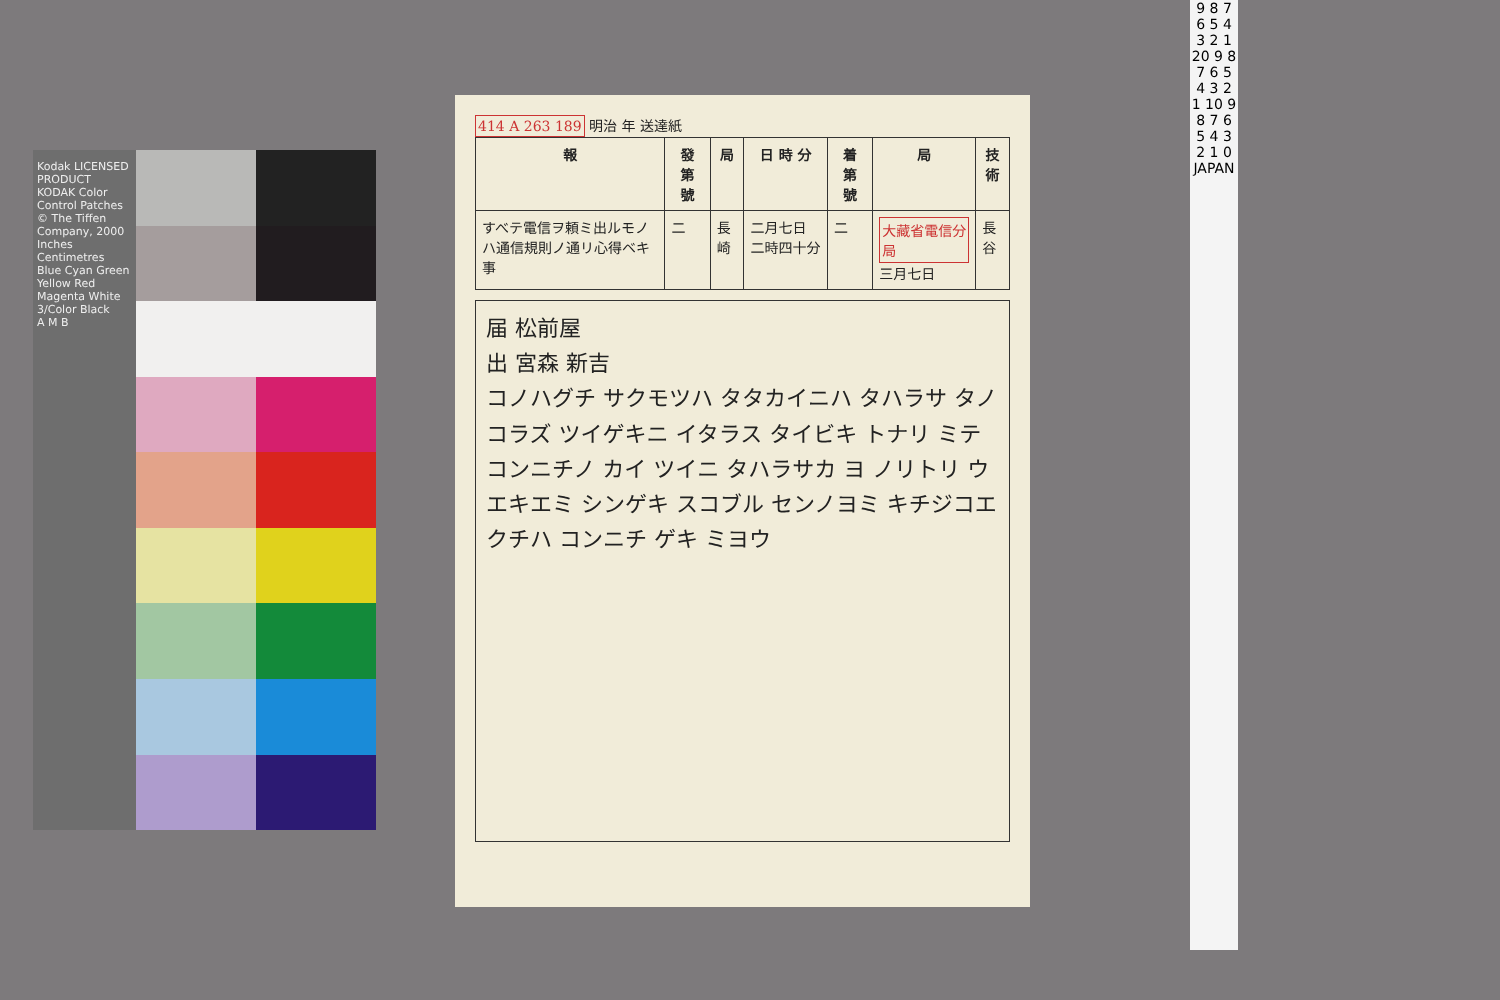Kodak LICENSED PRODUCT
KODAK Color Control Patches
© The Tiffen Company, 2000
Inches Centimetres
Blue Cyan Green Yellow Red Magenta White 3/Color Black
A M B
414 A 263 189 明治 年 送達紙
| 報 | 發 第 號 | 局 | 日 時 分 | 着 第 號 | 局 | 技術 |
| --- | --- | --- | --- | --- | --- | --- |
| すべテ電信ヲ頼ミ出ルモノハ通信規則ノ通リ心得ベキ事 | 二 | 長崎 | 二月七日 二時四十分 | 二 | 大藏省電信分局 三月七日 | 長谷 |
届 松前屋
出 宮森 新吉
コノハグチ サクモツハ タタカイニハ タハラサ タノコラズ ツイゲキニ イタラス タイビキ トナリ ミテ コンニチノ カイ ツイニ タハラサカ ヨ ノリトリ ウエキエミ シンゲキ スコブル センノヨミ キチジコエ クチハ コンニチ ゲキ ミヨウ
9 8 7 6 5 4 3 2 1 20 9 8 7 6 5 4 3 2 1 10 9 8 7 6 5 4 3 2 1 0
JAPAN